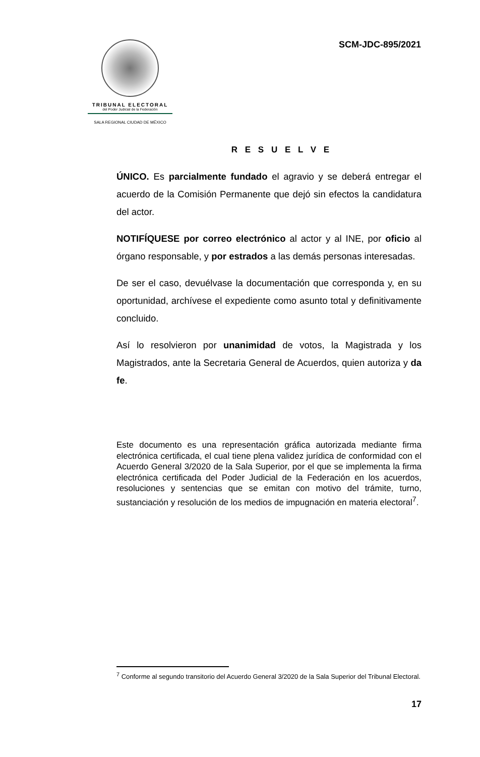TRIBUNAL ELECTORAL
del Poder Judicial de la Federación
SALA REGIONAL CIUDAD DE MÉXICO
SCM-JDC-895/2021
R E S U E L V E
ÚNICO. Es parcialmente fundado el agravio y se deberá entregar el acuerdo de la Comisión Permanente que dejó sin efectos la candidatura del actor.
NOTIFÍQUESE por correo electrónico al actor y al INE, por oficio al órgano responsable, y por estrados a las demás personas interesadas.
De ser el caso, devuélvase la documentación que corresponda y, en su oportunidad, archívese el expediente como asunto total y definitivamente concluido.
Así lo resolvieron por unanimidad de votos, la Magistrada y los Magistrados, ante la Secretaria General de Acuerdos, quien autoriza y da fe.
Este documento es una representación gráfica autorizada mediante firma electrónica certificada, el cual tiene plena validez jurídica de conformidad con el Acuerdo General 3/2020 de la Sala Superior, por el que se implementa la firma electrónica certificada del Poder Judicial de la Federación en los acuerdos, resoluciones y sentencias que se emitan con motivo del trámite, turno, sustanciación y resolución de los medios de impugnación en materia electoral<sup>7</sup>.
<sup>7</sup> Conforme al segundo transitorio del Acuerdo General 3/2020 de la Sala Superior del Tribunal Electoral.
17